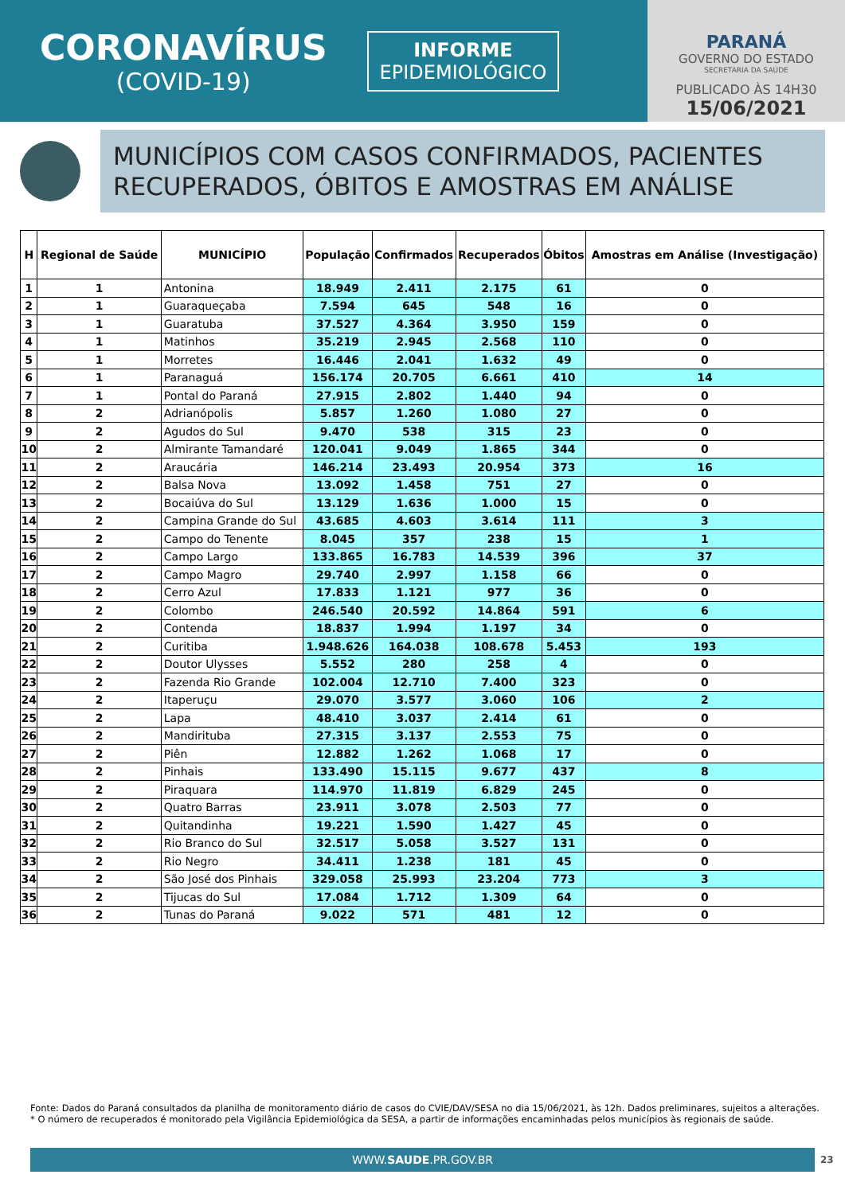CORONAVÍRUS
(COVID-19)
INFORME
EPIDEMIOLÓGICO
PARANÁ
GOVERNO DO ESTADO
SECRETARIA DA SAÚDE
PUBLICADO ÀS 14H30
15/06/2021
MUNICÍPIOS COM CASOS CONFIRMADOS, PACIENTES RECUPERADOS, ÓBITOS E AMOSTRAS EM ANÁLISE
| H | Regional de Saúde | MUNICÍPIO | População | Confirmados | Recuperados | Óbitos | Amostras em Análise (Investigação) |
| --- | --- | --- | --- | --- | --- | --- | --- |
| 1 | 1 | Antonina | 18.949 | 2.411 | 2.175 | 61 | 0 |
| 2 | 1 | Guaraqueçaba | 7.594 | 645 | 548 | 16 | 0 |
| 3 | 1 | Guaratuba | 37.527 | 4.364 | 3.950 | 159 | 0 |
| 4 | 1 | Matinhos | 35.219 | 2.945 | 2.568 | 110 | 0 |
| 5 | 1 | Morretes | 16.446 | 2.041 | 1.632 | 49 | 0 |
| 6 | 1 | Paranaguá | 156.174 | 20.705 | 6.661 | 410 | 14 |
| 7 | 1 | Pontal do Paraná | 27.915 | 2.802 | 1.440 | 94 | 0 |
| 8 | 2 | Adrianópolis | 5.857 | 1.260 | 1.080 | 27 | 0 |
| 9 | 2 | Agudos do Sul | 9.470 | 538 | 315 | 23 | 0 |
| 10 | 2 | Almirante Tamandaré | 120.041 | 9.049 | 1.865 | 344 | 0 |
| 11 | 2 | Araucária | 146.214 | 23.493 | 20.954 | 373 | 16 |
| 12 | 2 | Balsa Nova | 13.092 | 1.458 | 751 | 27 | 0 |
| 13 | 2 | Bocaiúva do Sul | 13.129 | 1.636 | 1.000 | 15 | 0 |
| 14 | 2 | Campina Grande do Sul | 43.685 | 4.603 | 3.614 | 111 | 3 |
| 15 | 2 | Campo do Tenente | 8.045 | 357 | 238 | 15 | 1 |
| 16 | 2 | Campo Largo | 133.865 | 16.783 | 14.539 | 396 | 37 |
| 17 | 2 | Campo Magro | 29.740 | 2.997 | 1.158 | 66 | 0 |
| 18 | 2 | Cerro Azul | 17.833 | 1.121 | 977 | 36 | 0 |
| 19 | 2 | Colombo | 246.540 | 20.592 | 14.864 | 591 | 6 |
| 20 | 2 | Contenda | 18.837 | 1.994 | 1.197 | 34 | 0 |
| 21 | 2 | Curitiba | 1.948.626 | 164.038 | 108.678 | 5.453 | 193 |
| 22 | 2 | Doutor Ulysses | 5.552 | 280 | 258 | 4 | 0 |
| 23 | 2 | Fazenda Rio Grande | 102.004 | 12.710 | 7.400 | 323 | 0 |
| 24 | 2 | Itaperuçu | 29.070 | 3.577 | 3.060 | 106 | 2 |
| 25 | 2 | Lapa | 48.410 | 3.037 | 2.414 | 61 | 0 |
| 26 | 2 | Mandirituba | 27.315 | 3.137 | 2.553 | 75 | 0 |
| 27 | 2 | Piên | 12.882 | 1.262 | 1.068 | 17 | 0 |
| 28 | 2 | Pinhais | 133.490 | 15.115 | 9.677 | 437 | 8 |
| 29 | 2 | Piraquara | 114.970 | 11.819 | 6.829 | 245 | 0 |
| 30 | 2 | Quatro Barras | 23.911 | 3.078 | 2.503 | 77 | 0 |
| 31 | 2 | Quitandinha | 19.221 | 1.590 | 1.427 | 45 | 0 |
| 32 | 2 | Rio Branco do Sul | 32.517 | 5.058 | 3.527 | 131 | 0 |
| 33 | 2 | Rio Negro | 34.411 | 1.238 | 181 | 45 | 0 |
| 34 | 2 | São José dos Pinhais | 329.058 | 25.993 | 23.204 | 773 | 3 |
| 35 | 2 | Tijucas do Sul | 17.084 | 1.712 | 1.309 | 64 | 0 |
| 36 | 2 | Tunas do Paraná | 9.022 | 571 | 481 | 12 | 0 |
Fonte: Dados do Paraná consultados da planilha de monitoramento diário de casos do CVIE/DAV/SESA no dia 15/06/2021, às 12h. Dados preliminares, sujeitos a alterações.
* O número de recuperados é monitorado pela Vigilância Epidemiológica da SESA, a partir de informações encaminhadas pelos municípios às regionais de saúde.
WWW.SAUDE.PR.GOV.BR 23